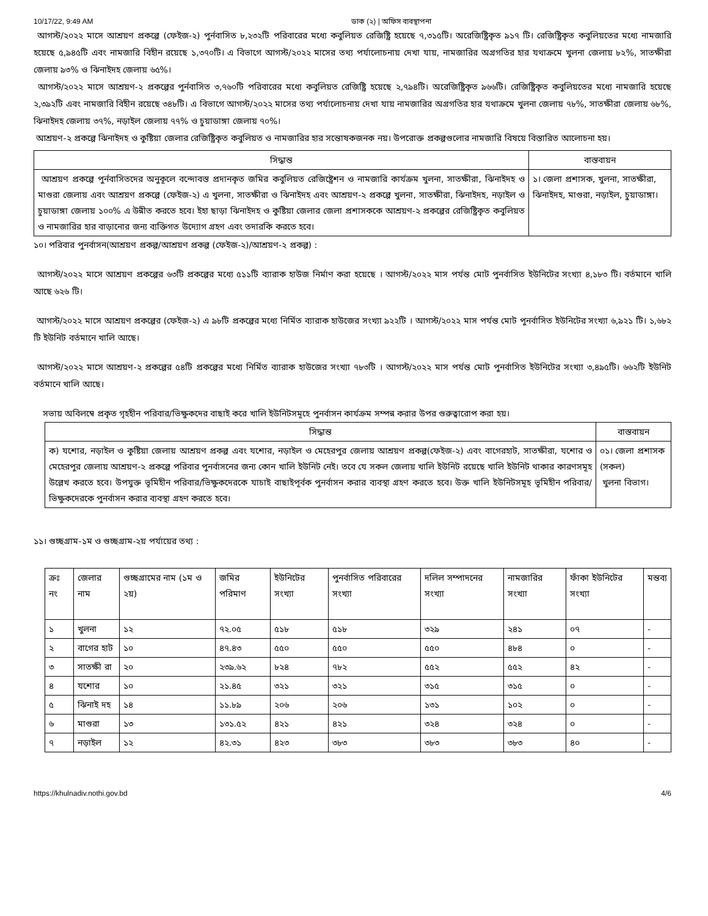10/17/22, 9:49 AM ডাক (২) | অফিস ব্যবস্থাপনা
আগস্ট/২০২২ মাসে আশ্রয়ণ প্রকল্পে (ফেইজ-২) পুর্নবাসিত ৮,২৩২টি পরিবারের মধ্যে কবুলিয়ত রেজিষ্ট্রি হয়েছে ৭,৩১৫টি। অরেজিষ্ট্রিকৃত ৯১৭ টি। রেজিষ্ট্রিকৃত কবুলিয়তের মধ্যে নামজারি হয়েছে ৫,৯৪৫টি এবং নামজারি বিহীন রয়েছে ১,৩৭০টি। এ বিভাগে আগস্ট/২০২২ মাসের তথ্য পর্যালোচনায় দেখা যায়, নামজারির অগ্রগতির হার যথাক্রমে খুলনা জেলায় ৮২%, সাতক্ষীরা জেলায় ৯৩% ও ঝিনাইদহ জেলায় ৬৫%।
আগস্ট/২০২২ মাসে আশ্রয়ণ-২ প্রকল্পের পুর্নবাসিত ৩,৭৬০টি পরিবারের মধ্যে কবুলিয়ত রেজিষ্ট্রি হয়েছে ২,৭৯৪টি। অরেজিষ্ট্রিকৃত ৯৬৬টি। রেজিষ্ট্রিকৃত কবুলিয়তের মধ্যে নামজারি হয়েছে ২,৩৯২টি এবং নামজারি বিহীন রয়েছে ৩৪৮টি। এ বিভাগে আগস্ট/২০২২ মাসের তথ্য পর্যালোচনায় দেখা যায় নামজারির অগ্রগতির হার যথাক্রমে খুলনা জেলায় ৭৮%, সাতক্ষীরা জেলায় ৬৮%, ঝিনাইদহ জেলায় ৩৭%, নড়াইল জেলায় ৭৭% ও চুয়াডাঙ্গা জেলায় ৭০%।
আশ্রয়ণ-২ প্রকল্পে ঝিনাইদহ ও কুষ্টিয়া জেলার রেজিষ্ট্রিকৃত কবুলিয়ত ও নামজারির হার সন্তোষকজনক নয়। উপরোক্ত প্রকল্পগুলোর নামজারি বিষয়ে বিস্তারিত আলোচনা হয়।
| সিদ্ধান্ত | বাস্তবায়ন |
| --- | --- |
| আশ্রয়ণ প্রকল্পে পুর্নবাসিতদের অনুকূলে বন্দোবস্ত প্রদানকৃত জমির কবুলিয়ত রেজিষ্ট্রেশন ও নামজারি কার্যক্রম খুলনা, সাতক্ষীরা, ঝিনাইদহ ও মাগুরা জেলায় এবং আশ্রয়ণ প্রকল্পে (ফেইজ-২) এ খুলনা, সাতক্ষীরা ও ঝিনাইদহ এবং আশ্রয়ণ-২ প্রকল্পে খুলনা, সাতক্ষীরা, ঝিনাইদহ, নড়াইল ও চুয়াডাঙ্গা জেলায় ১০০% এ উন্নীত করতে হবে। ইহা ছাড়া ঝিনাইদহ ও কুষ্টিয়া জেলার জেলা প্রশাসককে আশ্রয়ণ-২ প্রকল্পের রেজিষ্ট্রিকৃত কবুলিয়ত ও নামজারির হার বাড়ানোর জন্য ব্যক্তিগত উদ্যোগ গ্রহণ এবং তদারকি করতে হবে। | ১। জেলা প্রশাসক, খুলনা, সাতক্ষীরা, ঝিনাইদহ, মাগুরা, নড়াইল, চুয়াডাঙ্গা। |
১০। পরিবার পুনর্বাসন(আশ্রয়ণ প্রকল্প/আশ্রয়ণ প্রকল্প (ফেইজ-২)/আশ্রয়ণ-২ প্রকল্প) :
আগস্ট/২০২২ মাসে আশ্রয়ণ প্রকল্পের ৬৩টি প্রকল্পের মধ্যে ৫১১টি ব্যারাক হাউজ নির্মাণ করা হয়েছে । আগস্ট/২০২২ মাস পর্যন্ত মোট পুনর্বাসিত ইউনিটের সংখ্যা ৪,১৮৩ টি। বর্তমানে খালি আছে ৬২৬ টি।
আগস্ট/২০২২ মাসে আশ্রয়ণ প্রকল্পের (ফেইজ-২) এ ৯৮টি প্রকল্পের মধ্যে নির্মিত ব্যারাক হাউজের সংখ্যা ৯২২টি । আগস্ট/২০২২ মাস পর্যন্ত মোট পুনর্বাসিত ইউনিটের সংখ্যা ৬,৯২১ টি। ১,৬৮২ টি ইউনিট বর্তমানে খালি আছে।
আগস্ট/২০২২ মাসে আশ্রয়ণ-২ প্রকল্পের ৫৪টি প্রকল্পের মধ্যে নির্মিত ব্যারাক হাউজের সংখ্যা ৭৮৩টি । আগস্ট/২০২২ মাস পর্যন্ত মোট পুনর্বাসিত ইউনিটের সংখ্যা ৩,৪৯৫টি। ৬৬২টি ইউনিট বর্তমানে খালি আছে।
সভায় অবিলম্বে প্রকৃত গৃহহীন পরিবার/ভিক্ষুকদের বাছাই করে খালি ইউনিটসমূহে পুনর্বাসন কার্যক্রম সম্পন্ন করার উপর গুরুত্বারোপ করা হয়।
| সিদ্ধান্ত | বাস্তবায়ন |
| --- | --- |
| ক) যশোর, নড়াইল ও কুষ্টিয়া জেলায় আশ্রয়ণ প্রকল্প এবং যশোর, নড়াইল ও মেহেরপুর জেলায় আশ্রয়ণ প্রকল্প(ফেইজ-২) এবং বাগেরহাট, সাতক্ষীরা, যশোর ও মেহেরপুর জেলায় আশ্রয়ণ-২ প্রকল্পে পরিবার পুনর্বাসনের জন্য কোন খালি ইউনিট নেই। তবে যে সকল জেলায় খালি ইউনিট রয়েছে খালি ইউনিট থাকার কারণসমূহ উল্লেখ করতে হবে। উপযুক্ত ভূমিহীন পরিবার/ভিক্ষুকদেরকে যাচাই বাছাইপূর্বক পুনর্বাসন করার ব্যবস্থা গ্রহণ করতে হবে। উক্ত খালি ইউনিটসমূহ ভূমিহীন পরিবার/ভিক্ষুকদেরকে পুনর্বাসন করার ব্যবস্থা গ্রহণ করতে হবে। | ০১। জেলা প্রশাসক (সকল) খুলনা বিভাগ। |
১১। গুচ্ছগ্রাম-১ম ও গুচ্ছগ্রাম-২য় পর্যায়ের তথ্য :
| ক্রঃ নং | জেলার নাম | গুচ্ছগ্রামের নাম (১ম ও ২য়) | জমির পরিমাণ | ইউনিটের সংখ্যা | পুনর্বাসিত পরিবারের সংখ্যা | দলিল সম্পাদনের সংখ্যা | নামজারির সংখ্যা | ফাঁকা ইউনিটের সংখ্যা | মন্তব্য |
| ১ | খুলনা | ১২ | ৭২.০৫ | ৫১৮ | ৫১৮ | ৩২৯ | ২৪১ | ০৭ | - |
| ২ | বাগের হাট | ১০ | ৪৭.৪৩ | ৫৫০ | ৫৫০ | ৫৫০ | ৪৮৪ | ০ | - |
| ৩ | সাতক্ষী রা | ২০ | ২৩৯.৬২ | ৮২৪ | ৭৮২ | ৫৫২ | ৫৫২ | ৪২ | - |
| ৪ | যশোর | ১০ | ২১.৪৫ | ৩২১ | ৩২১ | ৩১৫ | ৩১৫ | ০ | - |
| ৫ | ঝিনাই দহ | ১৪ | ১১.৮৯ | ২০৬ | ২০৬ | ১৩১ | ১০২ | ০ | - |
| ৬ | মাগুরা | ১৩ | ১৩১.৫২ | ৪২১ | ৪২১ | ৩২৪ | ৩২৪ | ০ | - |
| ৭ | নড়াইল | ১২ | ৪২.৩১ | ৪২৩ | ৩৮৩ | ৩৮৩ | ৩৮৩ | ৪০ | - |
https://khulnadiv.nothi.gov.bd 4/6